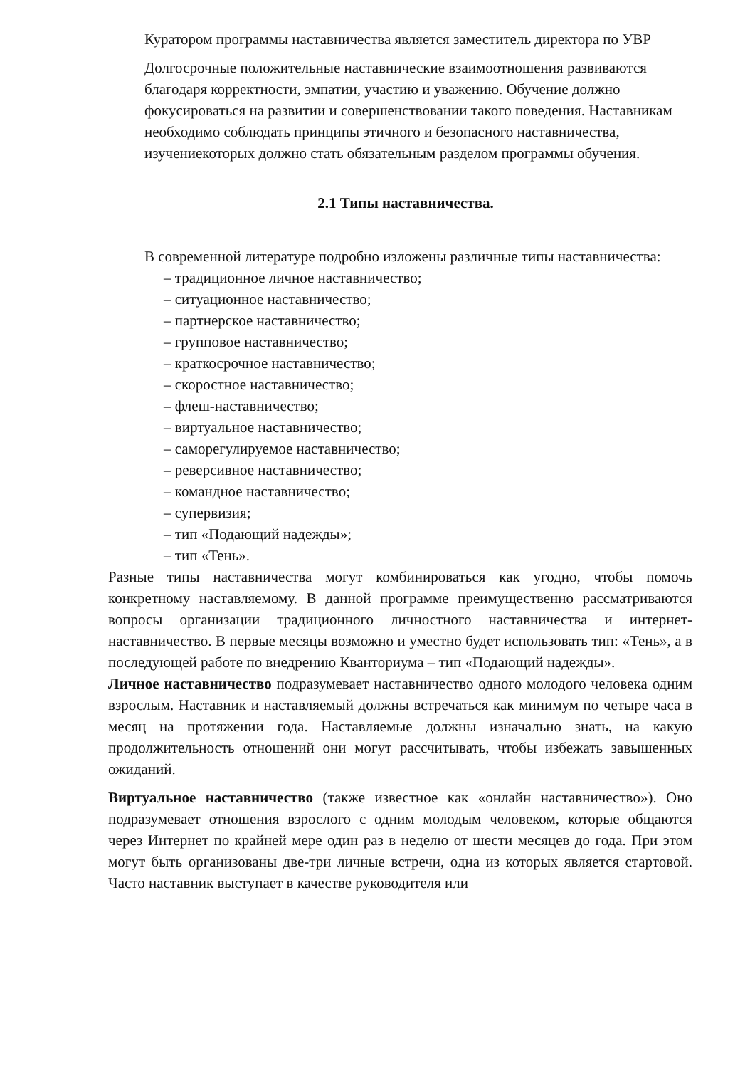Куратором программы наставничества является заместитель директора по УВР
Долгосрочные положительные наставнические взаимоотношения развиваются благодаря корректности, эмпатии, участию и уважению. Обучение должно фокусироваться на развитии и совершенствовании такого поведения. Наставникам необходимо соблюдать принципы этичного и безопасного наставничества, изучениекоторых должно стать обязательным разделом программы обучения.
2.1 Типы наставничества.
В современной литературе подробно изложены различные типы наставничества:
– традиционное личное наставничество;
– ситуационное наставничество;
– партнерское наставничество;
– групповое наставничество;
– краткосрочное наставничество;
– скоростное наставничество;
– флеш-наставничество;
– виртуальное наставничество;
– саморегулируемое наставничество;
– реверсивное наставничество;
– командное наставничество;
– супервизия;
– тип «Подающий надежды»;
– тип «Тень».
Разные типы наставничества могут комбинироваться как угодно, чтобы помочь конкретному наставляемому. В данной программе преимущественно рассматриваются вопросы организации традиционного личностного наставничества и интернет- наставничество. В первые месяцы возможно и уместно будет использовать тип: «Тень», а в последующей работе по внедрению Кванториума – тип «Подающий надежды».
Личное наставничество подразумевает наставничество одного молодого человека одним взрослым. Наставник и наставляемый должны встречаться как минимум по четыре часа в месяц на протяжении года. Наставляемые должны изначально знать, на какую продолжительность отношений они могут рассчитывать, чтобы избежать завышенных ожиданий.
Виртуальное наставничество (также известное как «онлайн наставничество»). Оно подразумевает отношения взрослого с одним молодым человеком, которые общаются через Интернет по крайней мере один раз в неделю от шести месяцев до года. При этом могут быть организованы две-три личные встречи, одна из которых является стартовой. Часто наставник выступает в качестве руководителя или